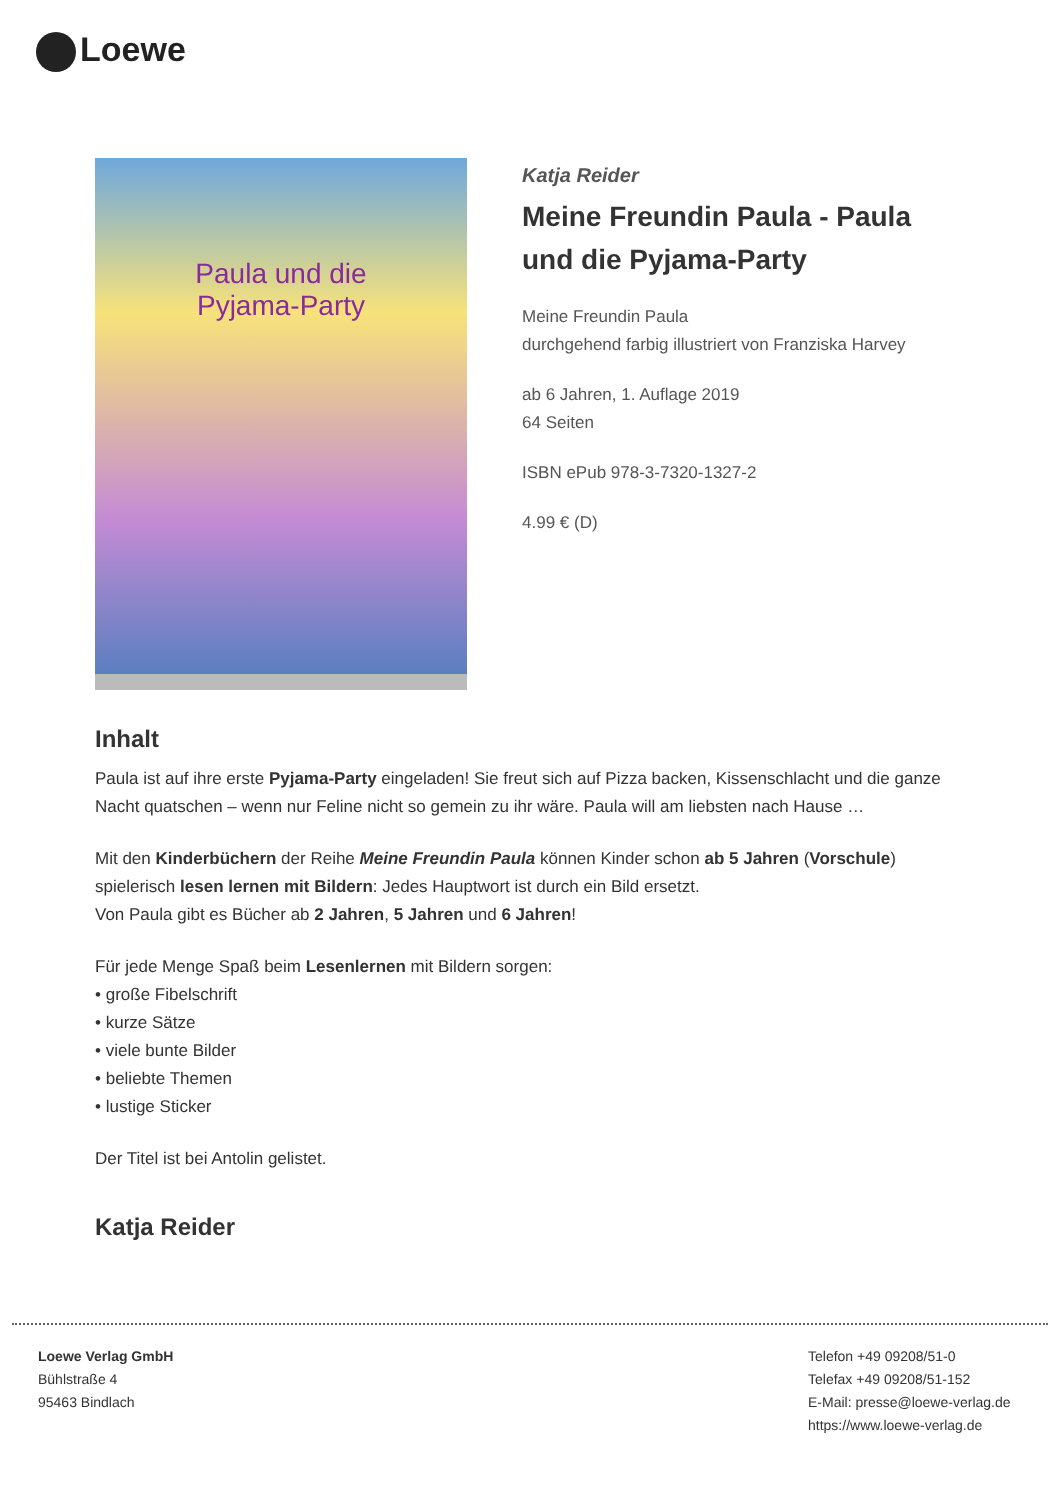Loewe
Paula und die
Pyjama-Party
Katja Reider
Meine Freundin Paula - Paula und die Pyjama-Party
Meine Freundin Paula
durchgehend farbig illustriert von Franziska Harvey
ab 6 Jahren, 1. Auflage 2019
64 Seiten
ISBN ePub 978-3-7320-1327-2
4.99 € (D)
Inhalt
Paula ist auf ihre erste Pyjama-Party eingeladen! Sie freut sich auf Pizza backen, Kissenschlacht und die ganze Nacht quatschen – wenn nur Feline nicht so gemein zu ihr wäre. Paula will am liebsten nach Hause …
Mit den Kinderbüchern der Reihe Meine Freundin Paula können Kinder schon ab 5 Jahren (Vorschule) spielerisch lesen lernen mit Bildern: Jedes Hauptwort ist durch ein Bild ersetzt.
Von Paula gibt es Bücher ab 2 Jahren, 5 Jahren und 6 Jahren!
Für jede Menge Spaß beim Lesenlernen mit Bildern sorgen:
• große Fibelschrift
• kurze Sätze
• viele bunte Bilder
• beliebte Themen
• lustige Sticker
Der Titel ist bei Antolin gelistet.
Katja Reider
Loewe Verlag GmbH
Bühlstraße 4
95463 Bindlach
Telefon +49 09208/51-0
Telefax +49 09208/51-152
E-Mail: presse@loewe-verlag.de
https://www.loewe-verlag.de